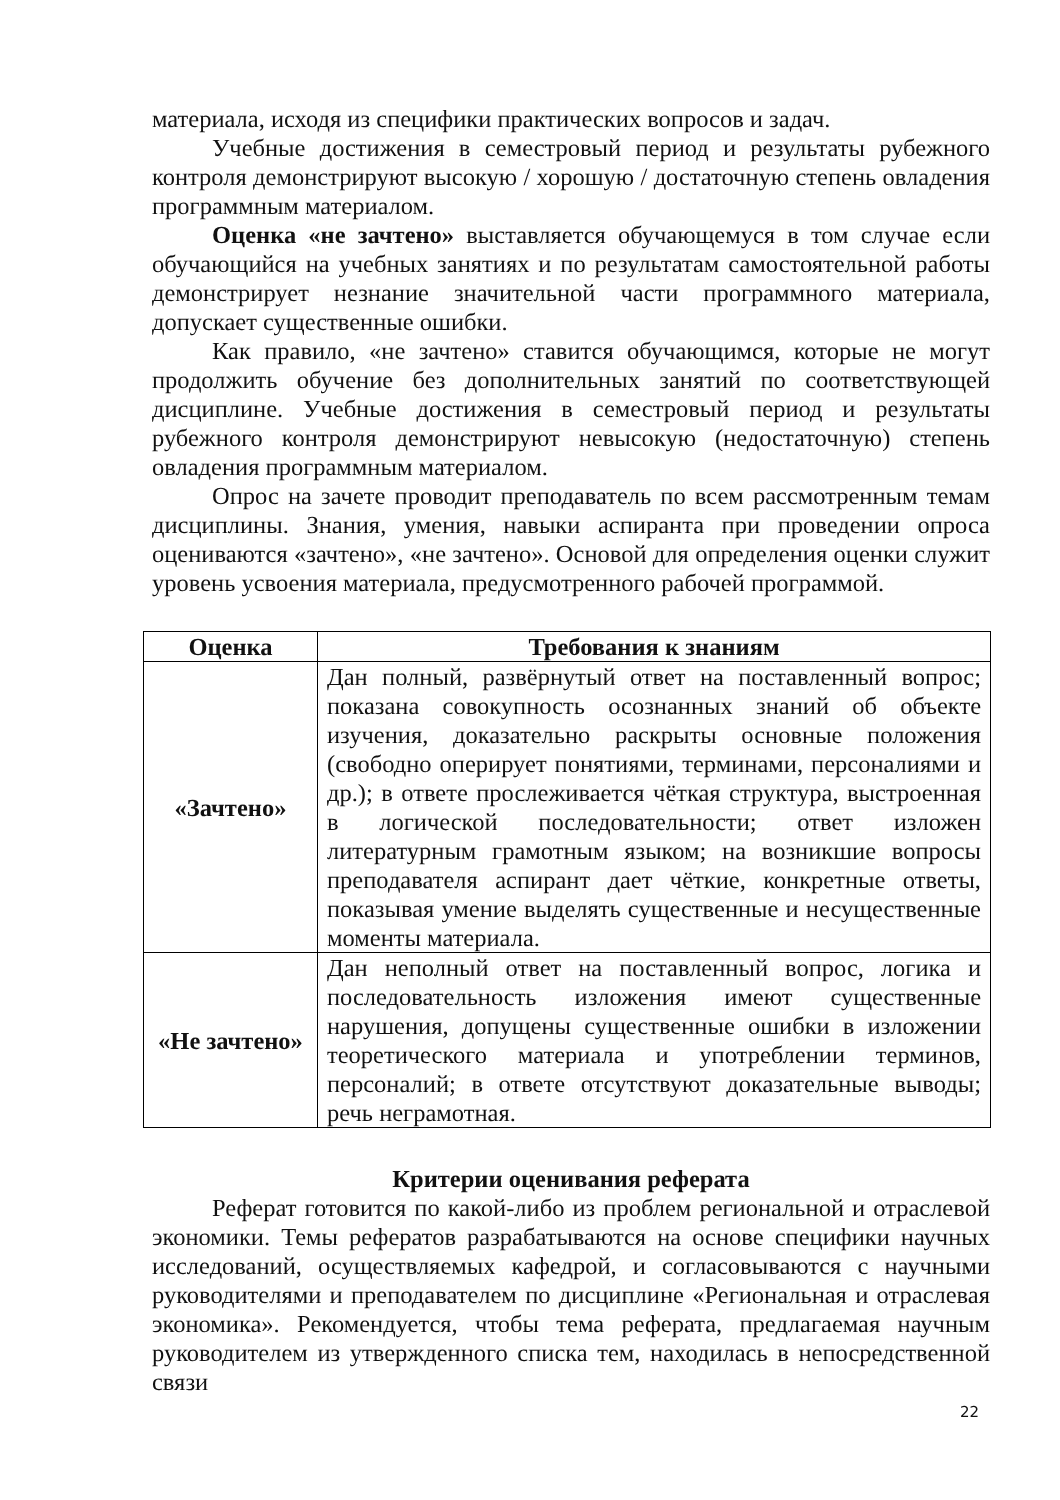материала, исходя из специфики практических вопросов и задач.
Учебные достижения в семестровый период и результаты рубежного контроля демонстрируют высокую / хорошую / достаточную степень овладения программным материалом.
Оценка «не зачтено» выставляется обучающемуся в том случае если обучающийся на учебных занятиях и по результатам самостоятельной работы демонстрирует незнание значительной части программного материала, допускает существенные ошибки.
Как правило, «не зачтено» ставится обучающимся, которые не могут продолжить обучение без дополнительных занятий по соответствующей дисциплине. Учебные достижения в семестровый период и результаты рубежного контроля демонстрируют невысокую (недостаточную) степень овладения программным материалом.
Опрос на зачете проводит преподаватель по всем рассмотренным темам дисциплины. Знания, умения, навыки аспиранта при проведении опроса оцениваются «зачтено», «не зачтено». Основой для определения оценки служит уровень усвоения материала, предусмотренного рабочей программой.
| Оценка | Требования к знаниям |
| --- | --- |
| «Зачтено» | Дан полный, развёрнутый ответ на поставленный вопрос; показана совокупность осознанных знаний об объекте изучения, доказательно раскрыты основные положения (свободно оперирует понятиями, терминами, персоналиями и др.); в ответе прослеживается чёткая структура, выстроенная в логической последовательности; ответ изложен литературным грамотным языком; на возникшие вопросы преподавателя аспирант дает чёткие, конкретные ответы, показывая умение выделять существенные и несущественные моменты материала. |
| «Не зачтено» | Дан неполный ответ на поставленный вопрос, логика и последовательность изложения имеют существенные нарушения, допущены существенные ошибки в изложении теоретического материала и употреблении терминов, персоналий; в ответе отсутствуют доказательные выводы; речь неграмотная. |
Критерии оценивания реферата
Реферат готовится по какой-либо из проблем региональной и отраслевой экономики. Темы рефератов разрабатываются на основе специфики научных исследований, осуществляемых кафедрой, и согласовываются с научными руководителями и преподавателем по дисциплине «Региональная и отраслевая экономика». Рекомендуется, чтобы тема реферата, предлагаемая научным руководителем из утвержденного списка тем, находилась в непосредственной связи
22